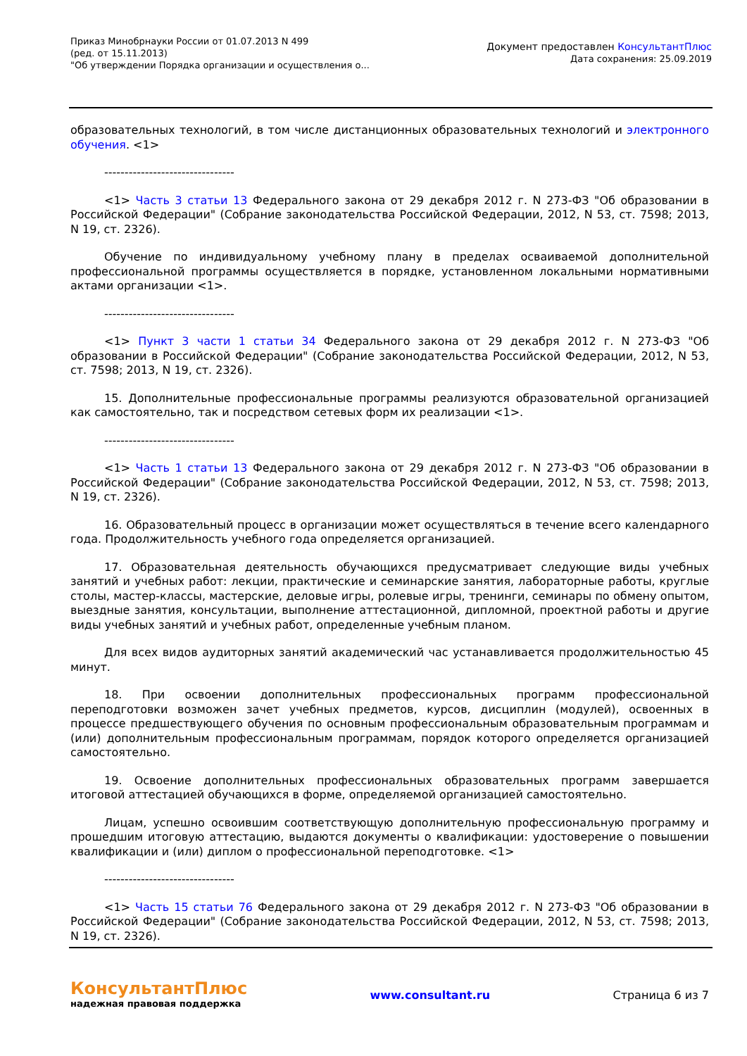Приказ Минобрнауки России от 01.07.2013 N 499
(ред. от 15.11.2013)
"Об утверждении Порядка организации и осуществления о...
Документ предоставлен КонсультантПлюс
Дата сохранения: 25.09.2019
образовательных технологий, в том числе дистанционных образовательных технологий и электронного обучения. <1>
--------------------------------
<1> Часть 3 статьи 13 Федерального закона от 29 декабря 2012 г. N 273-ФЗ "Об образовании в Российской Федерации" (Собрание законодательства Российской Федерации, 2012, N 53, ст. 7598; 2013, N 19, ст. 2326).
Обучение по индивидуальному учебному плану в пределах осваиваемой дополнительной профессиональной программы осуществляется в порядке, установленном локальными нормативными актами организации <1>.
--------------------------------
<1> Пункт 3 части 1 статьи 34 Федерального закона от 29 декабря 2012 г. N 273-ФЗ "Об образовании в Российской Федерации" (Собрание законодательства Российской Федерации, 2012, N 53, ст. 7598; 2013, N 19, ст. 2326).
15. Дополнительные профессиональные программы реализуются образовательной организацией как самостоятельно, так и посредством сетевых форм их реализации <1>.
--------------------------------
<1> Часть 1 статьи 13 Федерального закона от 29 декабря 2012 г. N 273-ФЗ "Об образовании в Российской Федерации" (Собрание законодательства Российской Федерации, 2012, N 53, ст. 7598; 2013, N 19, ст. 2326).
16. Образовательный процесс в организации может осуществляться в течение всего календарного года. Продолжительность учебного года определяется организацией.
17. Образовательная деятельность обучающихся предусматривает следующие виды учебных занятий и учебных работ: лекции, практические и семинарские занятия, лабораторные работы, круглые столы, мастер-классы, мастерские, деловые игры, ролевые игры, тренинги, семинары по обмену опытом, выездные занятия, консультации, выполнение аттестационной, дипломной, проектной работы и другие виды учебных занятий и учебных работ, определенные учебным планом.
Для всех видов аудиторных занятий академический час устанавливается продолжительностью 45 минут.
18. При освоении дополнительных профессиональных программ профессиональной переподготовки возможен зачет учебных предметов, курсов, дисциплин (модулей), освоенных в процессе предшествующего обучения по основным профессиональным образовательным программам и (или) дополнительным профессиональным программам, порядок которого определяется организацией самостоятельно.
19. Освоение дополнительных профессиональных образовательных программ завершается итоговой аттестацией обучающихся в форме, определяемой организацией самостоятельно.
Лицам, успешно освоившим соответствующую дополнительную профессиональную программу и прошедшим итоговую аттестацию, выдаются документы о квалификации: удостоверение о повышении квалификации и (или) диплом о профессиональной переподготовке. <1>
--------------------------------
<1> Часть 15 статьи 76 Федерального закона от 29 декабря 2012 г. N 273-ФЗ "Об образовании в Российской Федерации" (Собрание законодательства Российской Федерации, 2012, N 53, ст. 7598; 2013, N 19, ст. 2326).
КонсультантПлюс
надежная правовая поддержка
www.consultant.ru Страница 6 из 7